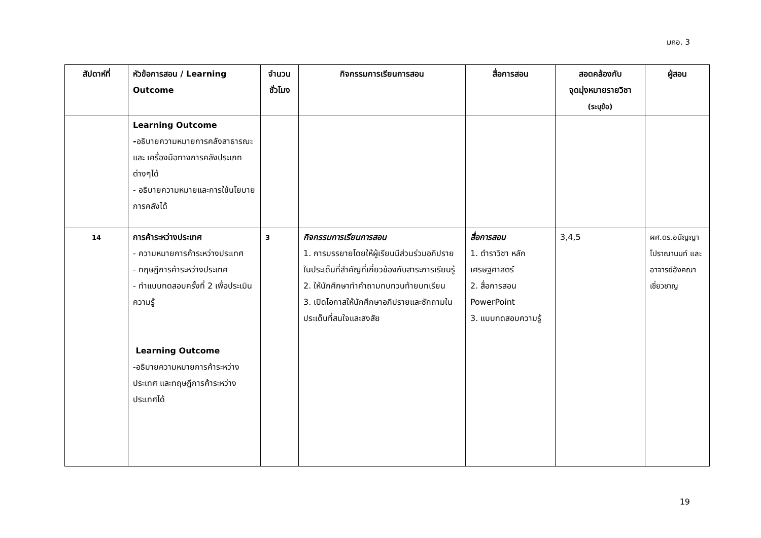มคอ. 3
| สัปดาห์ที่ | หัวข้อการสอน / Learning Outcome | จำนวนชั่วโมง | กิจกรรมการเรียนการสอน | สื่อการสอน | สอดคล้องกับ จุดมุ่งหมายรายวิชา (ระบุข้อ) | ผู้สอน |
| --- | --- | --- | --- | --- | --- | --- |
| | Learning Outcome - อธิบายความหมายการคลังสาธารณะ และ เครื่องมือทางการคลังประเภทต่างๆได้ - อธิบายความหมายและการใช้นโยบายการคลังได้ | | | | | |
| 14 | การค้าระหว่างประเทศ - ความหมายการค้าระหว่างประเทศ - ทฤษฎีการค้าระหว่างประเทศ - ทำแบบทดสอบครั้งที่ 2 เพื่อประเมินความรู้ Learning Outcome -อธิบายความหมายการค้าระหว่างประเทศ และทฤษฎีการค้าระหว่างประเทศได้ | 3 | กิจกรรมการเรียนการสอน 1. การบรรยายโดยให้ผู้เรียนมีส่วนร่วมอภิปรายในประเด็นที่สำคัญที่เกี่ยวข้องกับสาระการเรียนรู้ 2. ให้นักศึกษาทำคำถามทบทวนท้ายบทเรียน 3. เปิดโอกาสให้นักศึกษาอภิปรายและซักถามในประเด็นที่สนใจและสงสัย | สื่อการสอน 1. ตำราวิชา หลักเศรษฐศาสตร์ 2. สื่อการสอน PowerPoint 3. แบบทดสอบความรู้ | 3,4,5 | ผศ.ดร.อนัญญา โปราณานนท์ และอาจารย์อังคณา เชี่ยวชาญ |
19